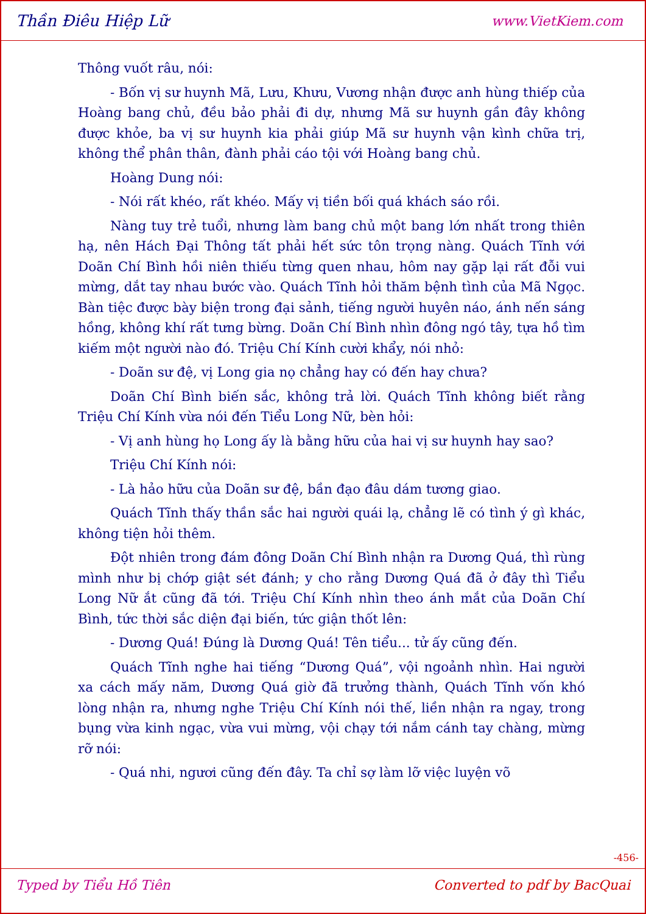Thần Điêu Hiệp Lữ www.VietKiem.com
Thông vuốt râu, nói:
- Bốn vị sư huynh Mã, Lưu, Khưu, Vương nhận được anh hùng thiếp của Hoàng bang chủ, đều bảo phải đi dự, nhưng Mã sư huynh gần đây không được khỏe, ba vị sư huynh kia phải giúp Mã sư huynh vận kình chữa trị, không thể phân thân, đành phải cáo tội với Hoàng bang chủ.
Hoàng Dung nói:
- Nói rất khéo, rất khéo. Mấy vị tiền bối quá khách sáo rồi.
Nàng tuy trẻ tuổi, nhưng làm bang chủ một bang lớn nhất trong thiên hạ, nên Hách Đại Thông tất phải hết sức tôn trọng nàng. Quách Tĩnh với Doãn Chí Bình hồi niên thiếu từng quen nhau, hôm nay gặp lại rất đỗi vui mừng, dắt tay nhau bước vào. Quách Tĩnh hỏi thăm bệnh tình của Mã Ngọc. Bàn tiệc được bày biện trong đại sảnh, tiếng người huyên náo, ánh nến sáng hồng, không khí rất tưng bừng. Doãn Chí Bình nhìn đông ngó tây, tựa hồ tìm kiếm một người nào đó. Triệu Chí Kính cười khẩy, nói nhỏ:
- Doãn sư đệ, vị Long gia nọ chẳng hay có đến hay chưa?
Doãn Chí Bình biến sắc, không trả lời. Quách Tĩnh không biết rằng Triệu Chí Kính vừa nói đến Tiểu Long Nữ, bèn hỏi:
- Vị anh hùng họ Long ấy là bằng hữu của hai vị sư huynh hay sao?
Triệu Chí Kính nói:
- Là hảo hữu của Doãn sư đệ, bần đạo đâu dám tương giao.
Quách Tĩnh thấy thần sắc hai người quái lạ, chẳng lẽ có tình ý gì khác, không tiện hỏi thêm.
Đột nhiên trong đám đông Doãn Chí Bình nhận ra Dương Quá, thì rùng mình như bị chớp giật sét đánh; y cho rằng Dương Quá đã ở đây thì Tiểu Long Nữ ắt cũng đã tới. Triệu Chí Kính nhìn theo ánh mắt của Doãn Chí Bình, tức thời sắc diện đại biến, tức giận thốt lên:
- Dương Quá! Đúng là Dương Quá! Tên tiểu... tử ấy cũng đến.
Quách Tĩnh nghe hai tiếng “Dương Quá”, vội ngoảnh nhìn. Hai người xa cách mấy năm, Dương Quá giờ đã trưởng thành, Quách Tĩnh vốn khó lòng nhận ra, nhưng nghe Triệu Chí Kính nói thế, liền nhận ra ngay, trong bụng vừa kinh ngạc, vừa vui mừng, vội chạy tới nắm cánh tay chàng, mừng rỡ nói:
- Quá nhi, ngươi cũng đến đây. Ta chỉ sợ làm lỡ việc luyện võ
-456-
Typed by Tiểu Hồ Tiên Converted to pdf by BacQuai